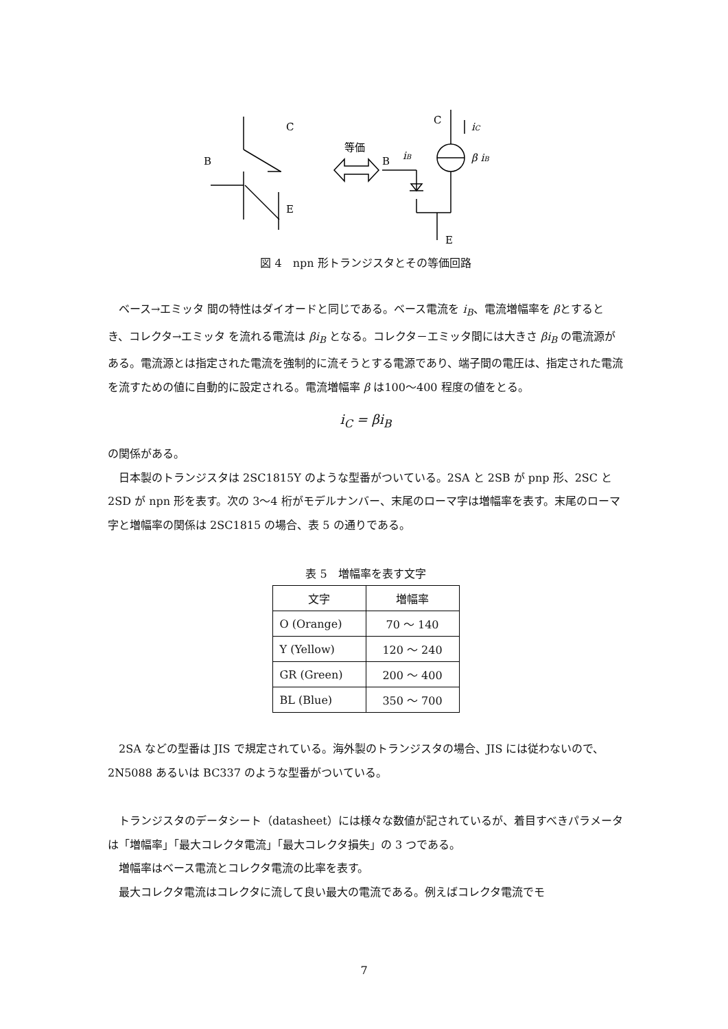C
B
E
等価
B
iB
C
iC
β iB
E
図 4　npn 形トランジスタとその等価回路
ベース→エミッタ 間の特性はダイオードと同じである。ベース電流を i<sub>B</sub>、電流増幅率を βとするとき、コレクタ→エミッタ を流れる電流は βi<sub>B</sub> となる。コレクタ－エミッタ間には大きさ βi<sub>B</sub> の電流源がある。電流源とは指定された電流を強制的に流そうとする電源であり、端子間の電圧は、指定された電流を流すための値に自動的に設定される。電流増幅率 β は100〜400 程度の値をとる。
i<sub>C</sub> = βi<sub>B</sub>
の関係がある。
日本製のトランジスタは 2SC1815Y のような型番がついている。2SA と 2SB が pnp 形、2SC と 2SD が npn 形を表す。次の 3〜4 桁がモデルナンバー、末尾のローマ字は増幅率を表す。末尾のローマ字と増幅率の関係は 2SC1815 の場合、表 5 の通りである。
表 5　増幅率を表す文字
| 文字 | 増幅率 |
| O (Orange) | 70 ～ 140 |
| Y (Yellow) | 120 ～ 240 |
| GR (Green) | 200 ～ 400 |
| BL (Blue) | 350 ～ 700 |
2SA などの型番は JIS で規定されている。海外製のトランジスタの場合、JIS には従わないので、2N5088 あるいは BC337 のような型番がついている。
トランジスタのデータシート（datasheet）には様々な数値が記されているが、着目すべきパラメータは「増幅率」「最大コレクタ電流」「最大コレクタ損失」の 3 つである。
増幅率はベース電流とコレクタ電流の比率を表す。
最大コレクタ電流はコレクタに流して良い最大の電流である。例えばコレクタ電流でモ
7